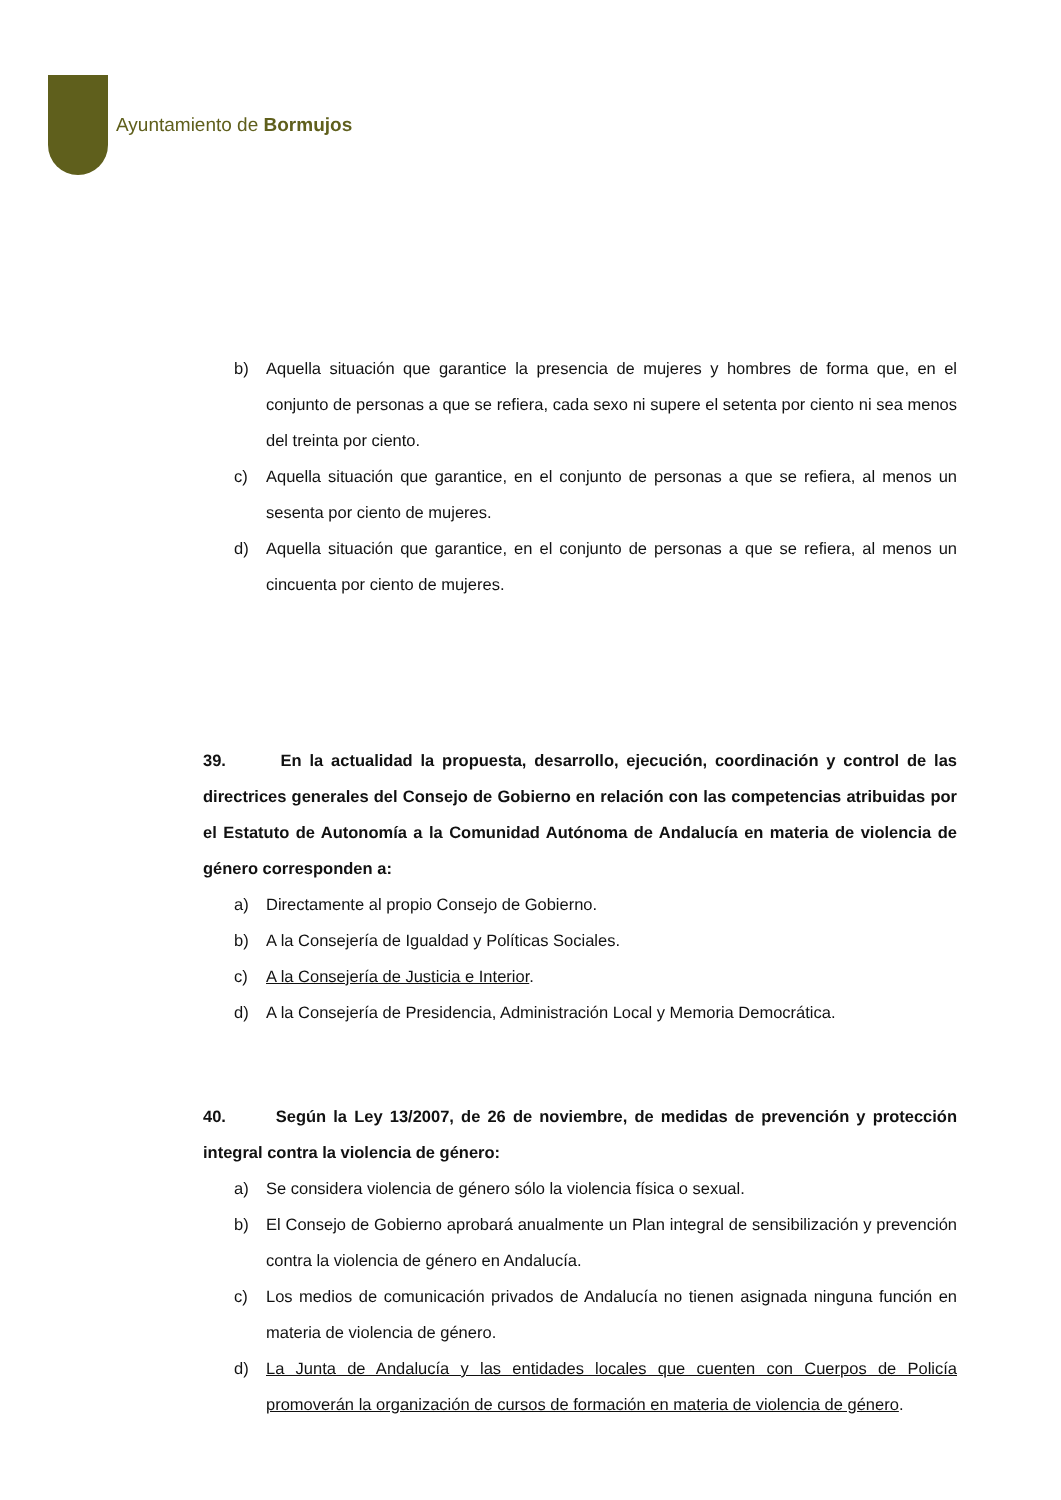Ayuntamiento de Bormujos
b) Aquella situación que garantice la presencia de mujeres y hombres de forma que, en el conjunto de personas a que se refiera, cada sexo ni supere el setenta por ciento ni sea menos del treinta por ciento.
c) Aquella situación que garantice, en el conjunto de personas a que se refiera, al menos un sesenta por ciento de mujeres.
d) Aquella situación que garantice, en el conjunto de personas a que se refiera, al menos un cincuenta por ciento de mujeres.
39. En la actualidad la propuesta, desarrollo, ejecución, coordinación y control de las directrices generales del Consejo de Gobierno en relación con las competencias atribuidas por el Estatuto de Autonomía a la Comunidad Autónoma de Andalucía en materia de violencia de género corresponden a:
a) Directamente al propio Consejo de Gobierno.
b) A la Consejería de Igualdad y Políticas Sociales.
c) A la Consejería de Justicia e Interior.
d) A la Consejería de Presidencia, Administración Local y Memoria Democrática.
40. Según la Ley 13/2007, de 26 de noviembre, de medidas de prevención y protección integral contra la violencia de género:
a) Se considera violencia de género sólo la violencia física o sexual.
b) El Consejo de Gobierno aprobará anualmente un Plan integral de sensibilización y prevención contra la violencia de género en Andalucía.
c) Los medios de comunicación privados de Andalucía no tienen asignada ninguna función en materia de violencia de género.
d) La Junta de Andalucía y las entidades locales que cuenten con Cuerpos de Policía promoverán la organización de cursos de formación en materia de violencia de género.